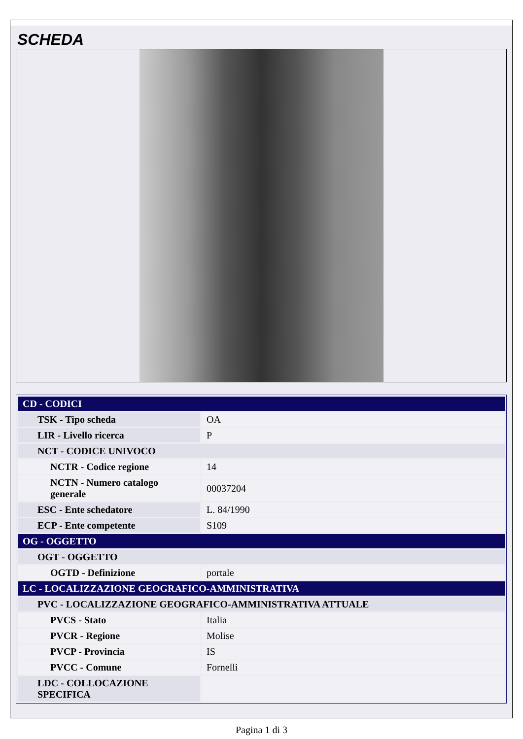SCHEDA
| CD - CODICI | |
| TSK - Tipo scheda | OA |
| LIR - Livello ricerca | P |
| NCT - CODICE UNIVOCO | |
| NCTR - Codice regione | 14 |
| NCTN - Numero catalogo generale | 00037204 |
| ESC - Ente schedatore | L. 84/1990 |
| ECP - Ente competente | S109 |
| OG - OGGETTO | |
| OGT - OGGETTO | |
| OGTD - Definizione | portale |
| LC - LOCALIZZAZIONE GEOGRAFICO-AMMINISTRATIVA | |
| PVC - LOCALIZZAZIONE GEOGRAFICO-AMMINISTRATIVA ATTUALE | |
| PVCS - Stato | Italia |
| PVCR - Regione | Molise |
| PVCP - Provincia | IS |
| PVCC - Comune | Fornelli |
| LDC - COLLOCAZIONE SPECIFICA | |
Pagina 1 di 3